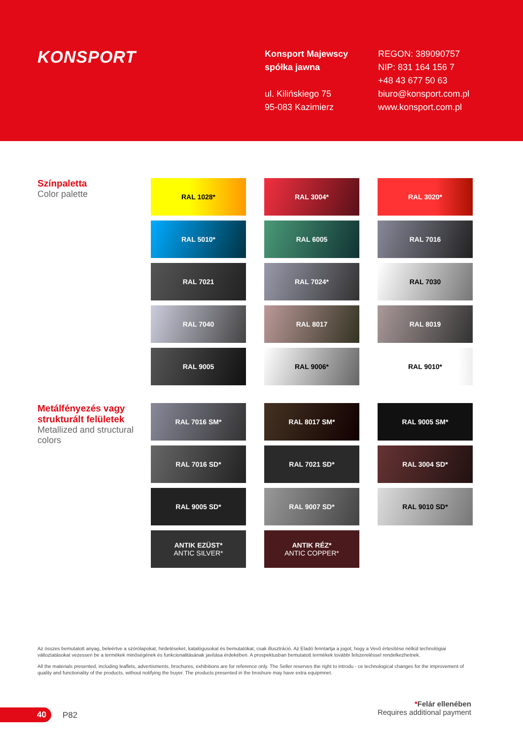KONSPORT
Konsport Majewscy
spółka jawna
ul. Kilińskiego 75
95-083 Kazimierz
REGON: 389090757
NIP: 831 164 156 7
+48 43 677 50 63
biuro@konsport.com.pl
www.konsport.com.pl
Színpaletta
Color palette
RAL 1028*
RAL 3004*
RAL 3020*
RAL 5010*
RAL 6005
RAL 7016
RAL 7021
RAL 7024*
RAL 7030
RAL 7040
RAL 8017
RAL 8019
RAL 9005
RAL 9006*
RAL 9010*
Metálfényezés vagy strukturált felületek
Metallized and structural colors
RAL 7016 SM*
RAL 8017 SM*
RAL 9005 SM*
RAL 7016 SD*
RAL 7021 SD*
RAL 3004 SD*
RAL 9005 SD*
RAL 9007 SD*
RAL 9010 SD*
ANTIK EZÜST*
ANTIC SILVER*
ANTIK RÉZ*
ANTIC COPPER*
Az összes bemutatott anyag, beleértve a szórólapokat, hirdetéseket, katalógusokat és bemutatókat, csak illusztráció. Az Eladó fenntartja a jogot, hogy a Vevő értesítése nélkül technológiai változtatásokat vezessen be a termékek minőségének és funkcionalitásának javítása érdekében. A prospektusban bemutatott termékek további felszereléssel rendelkezhetnek.
All the materials presented, including leaflets, advertisments, brochures, exhibitions are for reference only. The Seller reserves the right to introdu - ce technological changes for the improvement of quality and functionality of the products, without notifying the buyer. The products presented in the broshure may have extra equipmnet.
*Felár ellenében
Requires additional payment
40 P82